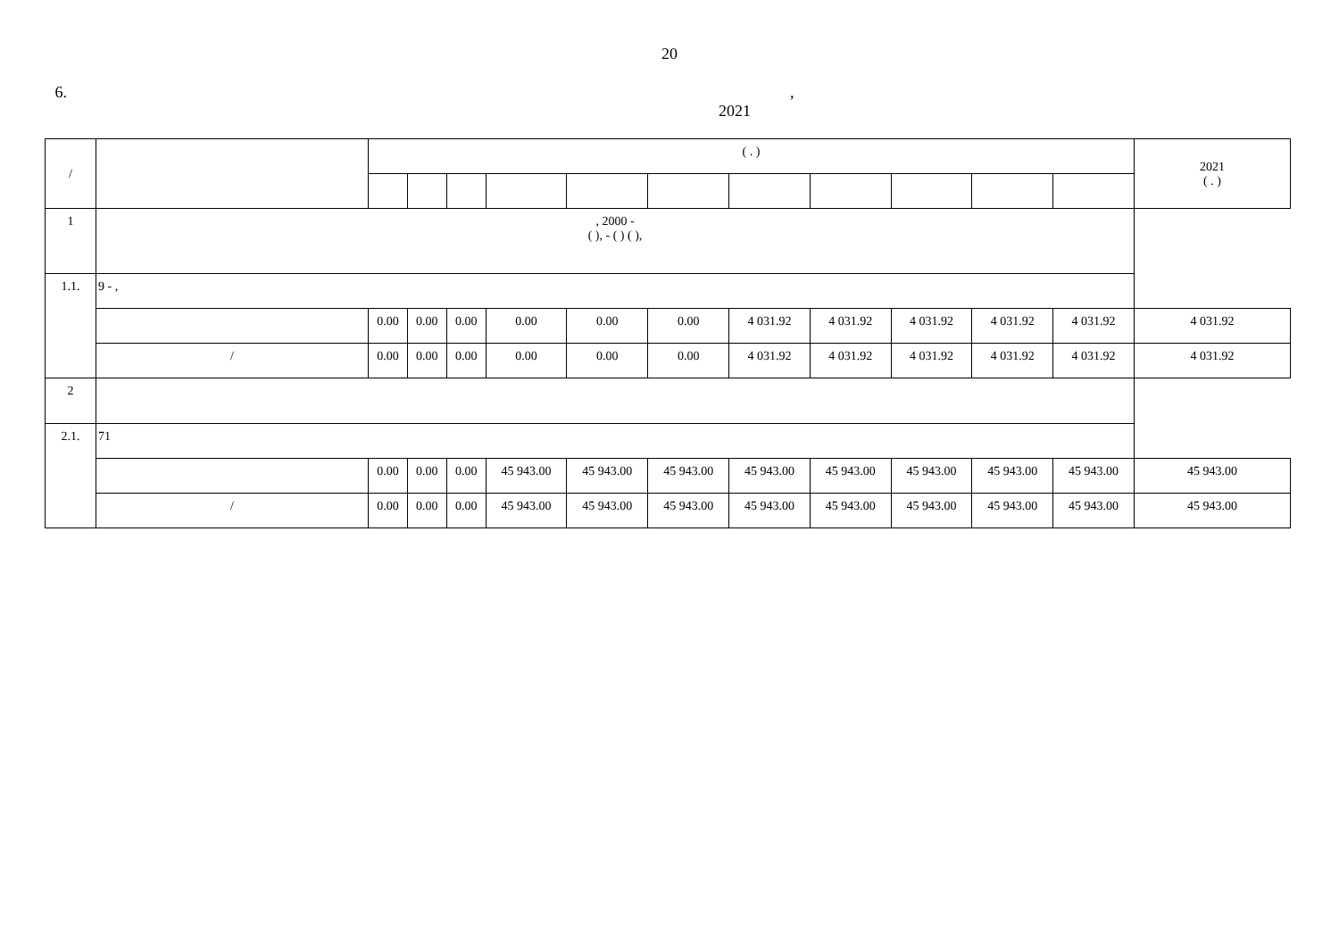20
6. ,
2021
| / | | ( . ) | | | | | | | | | | | 2021 ( . ) |
| --- | --- | --- | --- | --- | --- | --- | --- | --- | --- | --- | --- | --- | --- |
| 1 | , 2000 - ( ), - ( ) ( ), | | | | | | | | | | | | |
| 1.1. | 9 - , | | | | | | | | | | | | |
| | | 0.00 | 0.00 | 0.00 | 0.00 | 0.00 | 0.00 | 4 031.92 | 4 031.92 | 4 031.92 | 4 031.92 | 4 031.92 | 4 031.92 |
| | / | 0.00 | 0.00 | 0.00 | 0.00 | 0.00 | 0.00 | 4 031.92 | 4 031.92 | 4 031.92 | 4 031.92 | 4 031.92 | 4 031.92 |
| 2 | | | | | | | | | | | | | |
| 2.1. | 71 | | | | | | | | | | | | |
| | | 0.00 | 0.00 | 0.00 | 45 943.00 | 45 943.00 | 45 943.00 | 45 943.00 | 45 943.00 | 45 943.00 | 45 943.00 | 45 943.00 | 45 943.00 |
| | / | 0.00 | 0.00 | 0.00 | 45 943.00 | 45 943.00 | 45 943.00 | 45 943.00 | 45 943.00 | 45 943.00 | 45 943.00 | 45 943.00 | 45 943.00 |